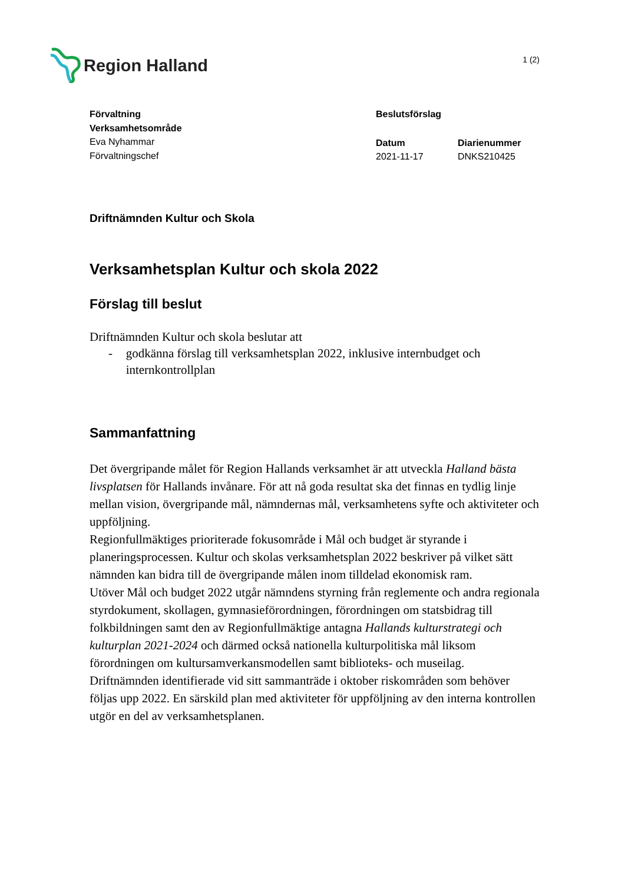Region Halland
1 (2)
Förvaltning
Verksamhetsområde
Eva Nyhammar
Förvaltningschef
Beslutsförslag
Datum
2021-11-17
Diarienummer
DNKS210425
Driftnämnden Kultur och Skola
Verksamhetsplan Kultur och skola 2022
Förslag till beslut
Driftnämnden Kultur och skola beslutar att
- godkänna förslag till verksamhetsplan 2022, inklusive internbudget och internkontrollplan
Sammanfattning
Det övergripande målet för Region Hallands verksamhet är att utveckla Halland bästa livsplatsen för Hallands invånare. För att nå goda resultat ska det finnas en tydlig linje mellan vision, övergripande mål, nämndernas mål, verksamhetens syfte och aktiviteter och uppföljning.
Regionfullmäktiges prioriterade fokusområde i Mål och budget är styrande i planeringsprocessen. Kultur och skolas verksamhetsplan 2022 beskriver på vilket sätt nämnden kan bidra till de övergripande målen inom tilldelad ekonomisk ram.
Utöver Mål och budget 2022 utgår nämndens styrning från reglemente och andra regionala styrdokument, skollagen, gymnasieförordningen, förordningen om statsbidrag till folkbildningen samt den av Regionfullmäktige antagna Hallands kulturstrategi och kulturplan 2021-2024 och därmed också nationella kulturpolitiska mål liksom förordningen om kultursamverkansmodellen samt biblioteks- och museilag.
Driftnämnden identifierade vid sitt sammanträde i oktober riskområden som behöver följas upp 2022. En särskild plan med aktiviteter för uppföljning av den interna kontrollen utgör en del av verksamhetsplanen.